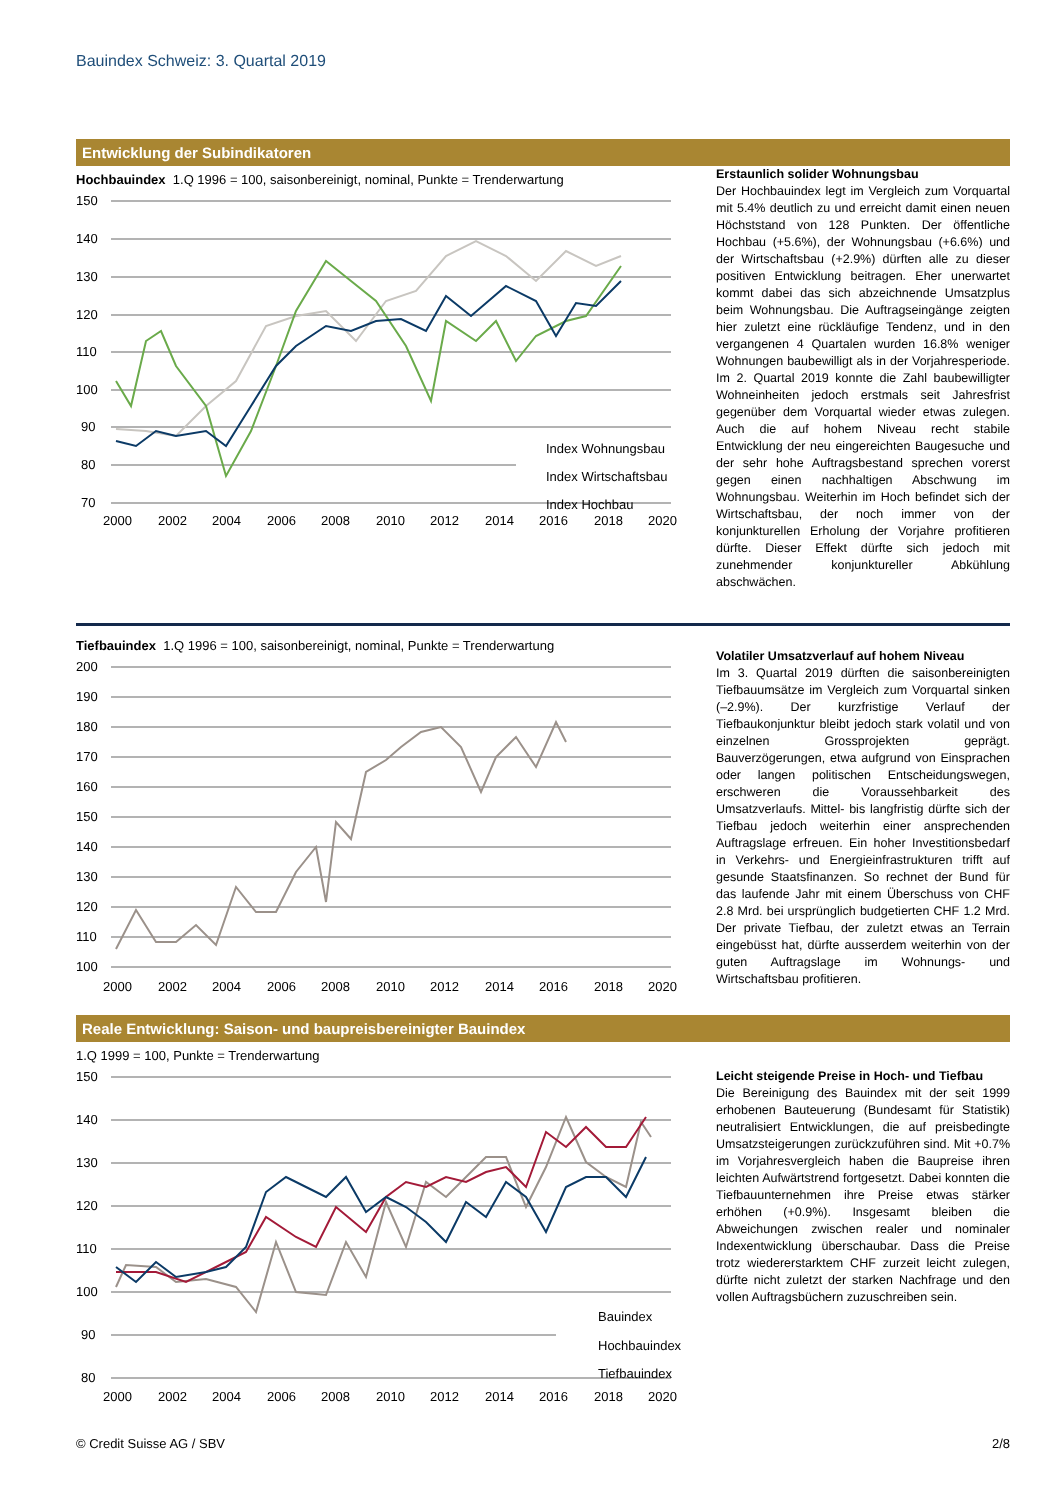Bauindex Schweiz: 3. Quartal 2019
Entwicklung der Subindikatoren
Hochbauindex 1.Q 1996 = 100, saisonbereinigt, nominal, Punkte = Trenderwartung
150
140
130
120
110
100
90
80
70
2000
2002
2004
2006
2008
2010
2012
2014
2016
2018
2020
Index Wohnungsbau
Index Wirtschaftsbau
Index Hochbau
Erstaunlich solider Wohnungsbau
Der Hochbauindex legt im Vergleich zum Vorquartal mit 5.4% deutlich zu und erreicht damit einen neuen Höchststand von 128 Punkten. Der öffentliche Hochbau (+5.6%), der Wohnungsbau (+6.6%) und der Wirtschaftsbau (+2.9%) dürften alle zu dieser positiven Entwicklung beitragen. Eher unerwartet kommt dabei das sich abzeichnende Umsatzplus beim Wohnungsbau. Die Auftragseingänge zeigten hier zuletzt eine rückläufige Tendenz, und in den vergangenen 4 Quartalen wurden 16.8% weniger Wohnungen baubewilligt als in der Vorjahresperiode. Im 2. Quartal 2019 konnte die Zahl baubewilligter Wohneinheiten jedoch erstmals seit Jahresfrist gegenüber dem Vorquartal wieder etwas zulegen. Auch die auf hohem Niveau recht stabile Entwicklung der neu eingereichten Baugesuche und der sehr hohe Auftragsbestand sprechen vorerst gegen einen nachhaltigen Abschwung im Wohnungsbau. Weiterhin im Hoch befindet sich der Wirtschaftsbau, der noch immer von der konjunkturellen Erholung der Vorjahre profitieren dürfte. Dieser Effekt dürfte sich jedoch mit zunehmender konjunktureller Abkühlung abschwächen.
Tiefbauindex 1.Q 1996 = 100, saisonbereinigt, nominal, Punkte = Trenderwartung
200
190
180
170
160
150
140
130
120
110
100
2000
2002
2004
2006
2008
2010
2012
2014
2016
2018
2020
Volatiler Umsatzverlauf auf hohem Niveau
Im 3. Quartal 2019 dürften die saisonbereinigten Tiefbauumsätze im Vergleich zum Vorquartal sinken (–2.9%). Der kurzfristige Verlauf der Tiefbaukonjunktur bleibt jedoch stark volatil und von einzelnen Grossprojekten geprägt. Bauverzögerungen, etwa aufgrund von Einsprachen oder langen politischen Entscheidungswegen, erschweren die Voraussehbarkeit des Umsatzverlaufs. Mittel- bis langfristig dürfte sich der Tiefbau jedoch weiterhin einer ansprechenden Auftragslage erfreuen. Ein hoher Investitionsbedarf in Verkehrs- und Energieinfrastrukturen trifft auf gesunde Staatsfinanzen. So rechnet der Bund für das laufende Jahr mit einem Überschuss von CHF 2.8 Mrd. bei ursprünglich budgetierten CHF 1.2 Mrd. Der private Tiefbau, der zuletzt etwas an Terrain eingebüsst hat, dürfte ausserdem weiterhin von der guten Auftragslage im Wohnungs- und Wirtschaftsbau profitieren.
Reale Entwicklung: Saison- und baupreisbereinigter Bauindex
1.Q 1999 = 100, Punkte = Trenderwartung
150
140
130
120
110
100
90
80
2000
2002
2004
2006
2008
2010
2012
2014
2016
2018
2020
Bauindex
Hochbauindex
Tiefbauindex
Leicht steigende Preise in Hoch- und Tiefbau
Die Bereinigung des Bauindex mit der seit 1999 erhobenen Bauteuerung (Bundesamt für Statistik) neutralisiert Entwicklungen, die auf preisbedingte Umsatzsteigerungen zurückzuführen sind. Mit +0.7% im Vorjahresvergleich haben die Baupreise ihren leichten Aufwärtstrend fortgesetzt. Dabei konnten die Tiefbauunternehmen ihre Preise etwas stärker erhöhen (+0.9%). Insgesamt bleiben die Abweichungen zwischen realer und nominaler Indexentwicklung überschaubar. Dass die Preise trotz wiedererstarktem CHF zurzeit leicht zulegen, dürfte nicht zuletzt der starken Nachfrage und den vollen Auftragsbüchern zuzuschreiben sein.
© Credit Suisse AG / SBV 2/8